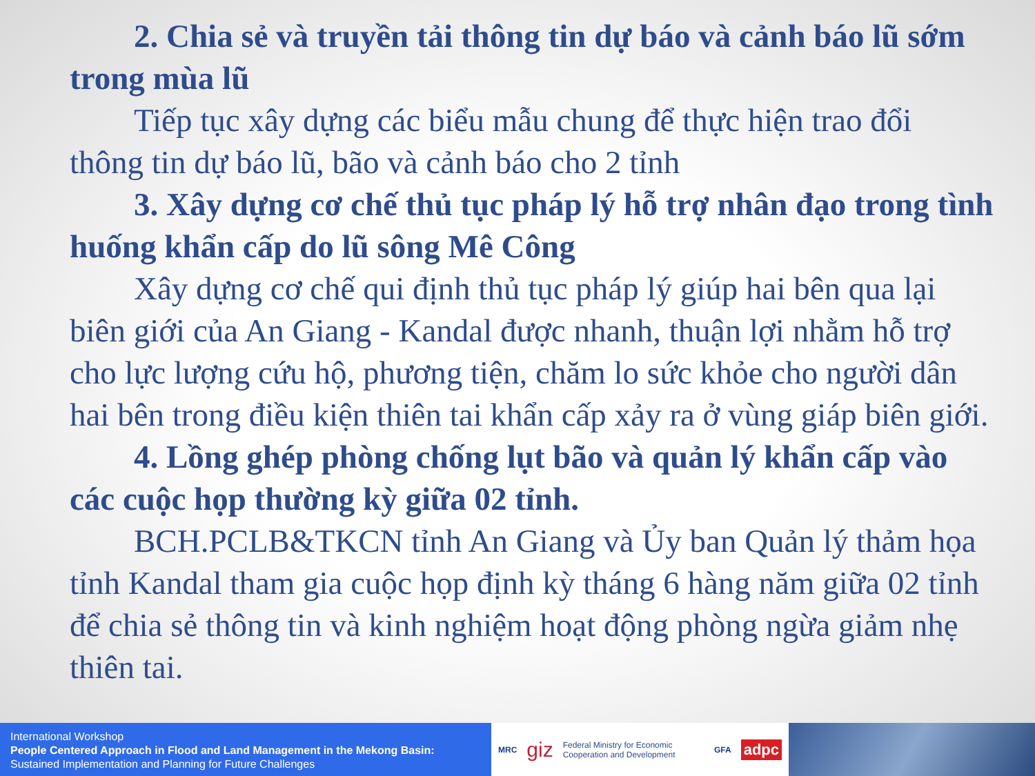2. Chia sẻ và truyền tải thông tin dự báo và cảnh báo lũ sớm trong mùa lũ
Tiếp tục xây dựng các biểu mẫu chung để thực hiện trao đổi thông tin dự báo lũ, bão và cảnh báo cho 2 tỉnh
3. Xây dựng cơ chế thủ tục pháp lý hỗ trợ nhân đạo trong tình huống khẩn cấp do lũ sông Mê Công
Xây dựng cơ chế qui định thủ tục pháp lý giúp hai bên qua lại biên giới của An Giang - Kandal được nhanh, thuận lợi nhằm hỗ trợ cho lực lượng cứu hộ, phương tiện, chăm lo sức khỏe cho người dân hai bên trong điều kiện thiên tai khẩn cấp xảy ra ở vùng giáp biên giới.
4. Lồng ghép phòng chống lụt bão và quản lý khẩn cấp vào các cuộc họp thường kỳ giữa 02 tỉnh.
BCH.PCLB&TKCN tỉnh An Giang và Ủy ban Quản lý thảm họa tỉnh Kandal tham gia cuộc họp định kỳ tháng 6 hàng năm giữa 02 tỉnh để chia sẻ thông tin và kinh nghiệm hoạt động phòng ngừa giảm nhẹ thiên tai.
International Workshop
People Centered Approach in Flood and Land Management in the Mekong Basin:
Sustained Implementation and Planning for Future Challenges
MRC giz Federal Ministry for Economic Cooperation and Development GFA adpc